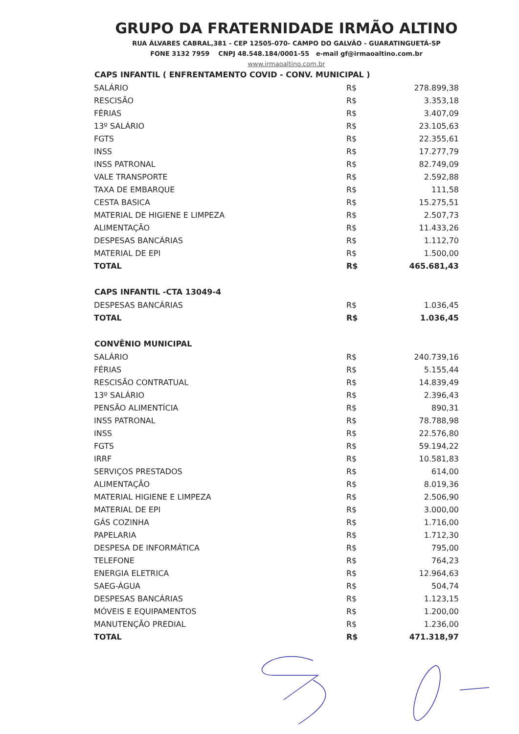GRUPO DA FRATERNIDADE IRMÃO ALTINO
RUA ÁLVARES CABRAL,381 - CEP 12505-070- CAMPO DO GALVÃO - GUARATINGUETÁ-SP
FONE 3132 7959 CNPJ 48.548.184/0001-55 e-mail gf@irmaoaltino.com.br
www.irmaoaltino.com.br
| CAPS INFANTIL ( ENFRENTAMENTO COVID - CONV. MUNICIPAL ) | | |
| --- | --- | --- |
| SALÁRIO | R$ | 278.899,38 |
| RESCISÃO | R$ | 3.353,18 |
| FÉRIAS | R$ | 3.407,09 |
| 13º SALÁRIO | R$ | 23.105,63 |
| FGTS | R$ | 22.355,61 |
| INSS | R$ | 17.277,79 |
| INSS PATRONAL | R$ | 82.749,09 |
| VALE TRANSPORTE | R$ | 2.592,88 |
| TAXA DE EMBARQUE | R$ | 111,58 |
| CESTA BASICA | R$ | 15.275,51 |
| MATERIAL DE HIGIENE E LIMPEZA | R$ | 2.507,73 |
| ALIMENTAÇÃO | R$ | 11.433,26 |
| DESPESAS BANCÁRIAS | R$ | 1.112,70 |
| MATERIAL DE EPI | R$ | 1.500,00 |
| TOTAL | R$ | 465.681,43 |
| CAPS INFANTIL -CTA 13049-4 | | |
| DESPESAS BANCÁRIAS | R$ | 1.036,45 |
| TOTAL | R$ | 1.036,45 |
| CONVÊNIO MUNICIPAL | | |
| SALÁRIO | R$ | 240.739,16 |
| FÉRIAS | R$ | 5.155,44 |
| RESCISÃO CONTRATUAL | R$ | 14.839,49 |
| 13º SALÁRIO | R$ | 2.396,43 |
| PENSÃO ALIMENTÍCIA | R$ | 890,31 |
| INSS PATRONAL | R$ | 78.788,98 |
| INSS | R$ | 22.576,80 |
| FGTS | R$ | 59.194,22 |
| IRRF | R$ | 10.581,83 |
| SERVIÇOS PRESTADOS | R$ | 614,00 |
| ALIMENTAÇÃO | R$ | 8.019,36 |
| MATERIAL HIGIENE E LIMPEZA | R$ | 2.506,90 |
| MATERIAL DE EPI | R$ | 3.000,00 |
| GÁS COZINHA | R$ | 1.716,00 |
| PAPELARIA | R$ | 1.712,30 |
| DESPESA DE INFORMÁTICA | R$ | 795,00 |
| TELEFONE | R$ | 764,23 |
| ENERGIA ELETRICA | R$ | 12.964,63 |
| SAEG-ÁGUA | R$ | 504,74 |
| DESPESAS BANCÁRIAS | R$ | 1.123,15 |
| MÓVEIS E EQUIPAMENTOS | R$ | 1.200,00 |
| MANUTENÇÃO PREDIAL | R$ | 1.236,00 |
| TOTAL | R$ | 471.318,97 |